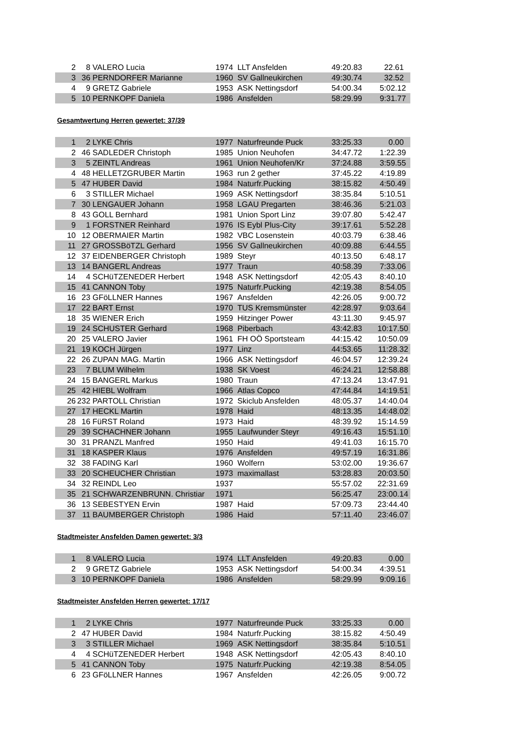| 2 | 8 | VALERO Lucia | 1974 | LLT Ansfelden | 49:20.83 | 22.61 |
| 3 | 36 | PERNDORFER Marianne | 1960 | SV Gallneukirchen | 49:30.74 | 32.52 |
| 4 | 9 | GRETZ Gabriele | 1953 | ASK Nettingsdorf | 54:00.34 | 5:02.12 |
| 5 | 10 | PERNKOPF Daniela | 1986 | Ansfelden | 58:29.99 | 9:31.77 |
Gesamtwertung Herren gewertet: 37/39
| 1 | 2 | LYKE Chris | 1977 | Naturfreunde Puck | 33:25.33 | 0.00 |
| 2 | 46 | SADLEDER Christoph | 1985 | Union Neuhofen | 34:47.72 | 1:22.39 |
| 3 | 5 | ZEINTL Andreas | 1961 | Union Neuhofen/Kr | 37:24.88 | 3:59.55 |
| 4 | 48 | HELLETZGRUBER Martin | 1963 | run 2 gether | 37:45.22 | 4:19.89 |
| 5 | 47 | HUBER David | 1984 | Naturfr.Pucking | 38:15.82 | 4:50.49 |
| 6 | 3 | STILLER Michael | 1969 | ASK Nettingsdorf | 38:35.84 | 5:10.51 |
| 7 | 30 | LENGAUER Johann | 1958 | LGAU Pregarten | 38:46.36 | 5:21.03 |
| 8 | 43 | GOLL Bernhard | 1981 | Union Sport Linz | 39:07.80 | 5:42.47 |
| 9 | 1 | FORSTNER Reinhard | 1976 | IS Eybl Plus-City | 39:17.61 | 5:52.28 |
| 10 | 12 | OBERMAIER Martin | 1982 | VBC Losenstein | 40:03.79 | 6:38.46 |
| 11 | 27 | GROSSBöTZL Gerhard | 1956 | SV Gallneukirchen | 40:09.88 | 6:44.55 |
| 12 | 37 | EIDENBERGER Christoph | 1989 | Steyr | 40:13.50 | 6:48.17 |
| 13 | 14 | BANGERL Andreas | 1977 | Traun | 40:58.39 | 7:33.06 |
| 14 | 4 | SCHüTZENEDER Herbert | 1948 | ASK Nettingsdorf | 42:05.43 | 8:40.10 |
| 15 | 41 | CANNON Toby | 1975 | Naturfr.Pucking | 42:19.38 | 8:54.05 |
| 16 | 23 | GFöLLNER Hannes | 1967 | Ansfelden | 42:26.05 | 9:00.72 |
| 17 | 22 | BART Ernst | 1970 | TUS Kremsmünster | 42:28.97 | 9:03.64 |
| 18 | 35 | WIENER Erich | 1959 | Hitzinger Power | 43:11.30 | 9:45.97 |
| 19 | 24 | SCHUSTER Gerhard | 1968 | Piberbach | 43:42.83 | 10:17.50 |
| 20 | 25 | VALERO Javier | 1961 | FH OÖ Sportsteam | 44:15.42 | 10:50.09 |
| 21 | 19 | KOCH Jürgen | 1977 | Linz | 44:53.65 | 11:28.32 |
| 22 | 26 | ZUPAN MAG. Martin | 1966 | ASK Nettingsdorf | 46:04.57 | 12:39.24 |
| 23 | 7 | BLUM Wilhelm | 1938 | SK Voest | 46:24.21 | 12:58.88 |
| 24 | 15 | BANGERL Markus | 1980 | Traun | 47:13.24 | 13:47.91 |
| 25 | 42 | HIEBL Wolfram | 1966 | Atlas Copco | 47:44.84 | 14:19.51 |
| 26 | 232 | PARTOLL Christian | 1972 | Skiclub Ansfelden | 48:05.37 | 14:40.04 |
| 27 | 17 | HECKL Martin | 1978 | Haid | 48:13.35 | 14:48.02 |
| 28 | 16 | FüRST Roland | 1973 | Haid | 48:39.92 | 15:14.59 |
| 29 | 39 | SCHACHNER Johann | 1955 | Laufwunder Steyr | 49:16.43 | 15:51.10 |
| 30 | 31 | PRANZL Manfred | 1950 | Haid | 49:41.03 | 16:15.70 |
| 31 | 18 | KASPER Klaus | 1976 | Ansfelden | 49:57.19 | 16:31.86 |
| 32 | 38 | FADING Karl | 1960 | Wolfern | 53:02.00 | 19:36.67 |
| 33 | 20 | SCHEUCHER Christian | 1973 | maximallast | 53:28.83 | 20:03.50 |
| 34 | 32 | REINDL Leo | 1937 | | 55:57.02 | 22:31.69 |
| 35 | 21 | SCHWARZENBRUNN. Christiar | 1971 | | 56:25.47 | 23:00.14 |
| 36 | 13 | SEBESTYEN Ervin | 1987 | Haid | 57:09.73 | 23:44.40 |
| 37 | 11 | BAUMBERGER Christoph | 1986 | Haid | 57:11.40 | 23:46.07 |
Stadtmeister Ansfelden Damen gewertet: 3/3
| 1 | 8 | VALERO Lucia | 1974 | LLT Ansfelden | 49:20.83 | 0.00 |
| 2 | 9 | GRETZ Gabriele | 1953 | ASK Nettingsdorf | 54:00.34 | 4:39.51 |
| 3 | 10 | PERNKOPF Daniela | 1986 | Ansfelden | 58:29.99 | 9:09.16 |
Stadtmeister Ansfelden Herren gewertet: 17/17
| 1 | 2 | LYKE Chris | 1977 | Naturfreunde Puck | 33:25.33 | 0.00 |
| 2 | 47 | HUBER David | 1984 | Naturfr.Pucking | 38:15.82 | 4:50.49 |
| 3 | 3 | STILLER Michael | 1969 | ASK Nettingsdorf | 38:35.84 | 5:10.51 |
| 4 | 4 | SCHüTZENEDER Herbert | 1948 | ASK Nettingsdorf | 42:05.43 | 8:40.10 |
| 5 | 41 | CANNON Toby | 1975 | Naturfr.Pucking | 42:19.38 | 8:54.05 |
| 6 | 23 | GFöLLNER Hannes | 1967 | Ansfelden | 42:26.05 | 9:00.72 |